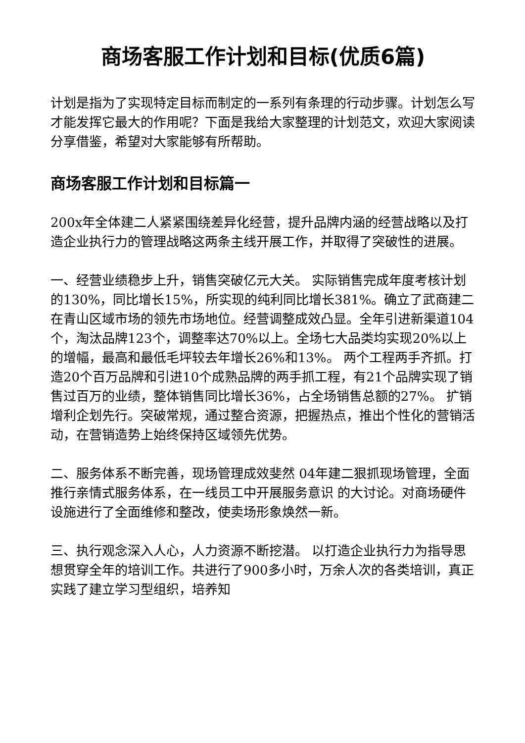商场客服工作计划和目标(优质6篇)
计划是指为了实现特定目标而制定的一系列有条理的行动步骤。计划怎么写才能发挥它最大的作用呢？下面是我给大家整理的计划范文，欢迎大家阅读分享借鉴，希望对大家能够有所帮助。
商场客服工作计划和目标篇一
200x年全体建二人紧紧围绕差异化经营，提升品牌内涵的经营战略以及打造企业执行力的管理战略这两条主线开展工作，并取得了突破性的进展。
一、经营业绩稳步上升，销售突破亿元大关。 实际销售完成年度考核计划的130%，同比增长15%，所实现的纯利同比增长381%。确立了武商建二在青山区域市场的领先市场地位。经营调整成效凸显。全年引进新渠道104个，淘汰品牌123个，调整率达70%以上。全场七大品类均实现20%以上的增幅，最高和最低毛坪较去年增长26%和13%。 两个工程两手齐抓。打造20个百万品牌和引进10个成熟品牌的两手抓工程，有21个品牌实现了销售过百万的业绩，整体销售同比增长36%，占全场销售总额的27%。 扩销增利企划先行。突破常规，通过整合资源，把握热点，推出个性化的营销活动，在营销造势上始终保持区域领先优势。
二、服务体系不断完善，现场管理成效斐然 04年建二狠抓现场管理，全面推行亲情式服务体系，在一线员工中开展服务意识 的大讨论。对商场硬件设施进行了全面维修和整改，使卖场形象焕然一新。
三、执行观念深入人心，人力资源不断挖潜。 以打造企业执行力为指导思想贯穿全年的培训工作。共进行了900多小时，万余人次的各类培训，真正实践了建立学习型组织，培养知